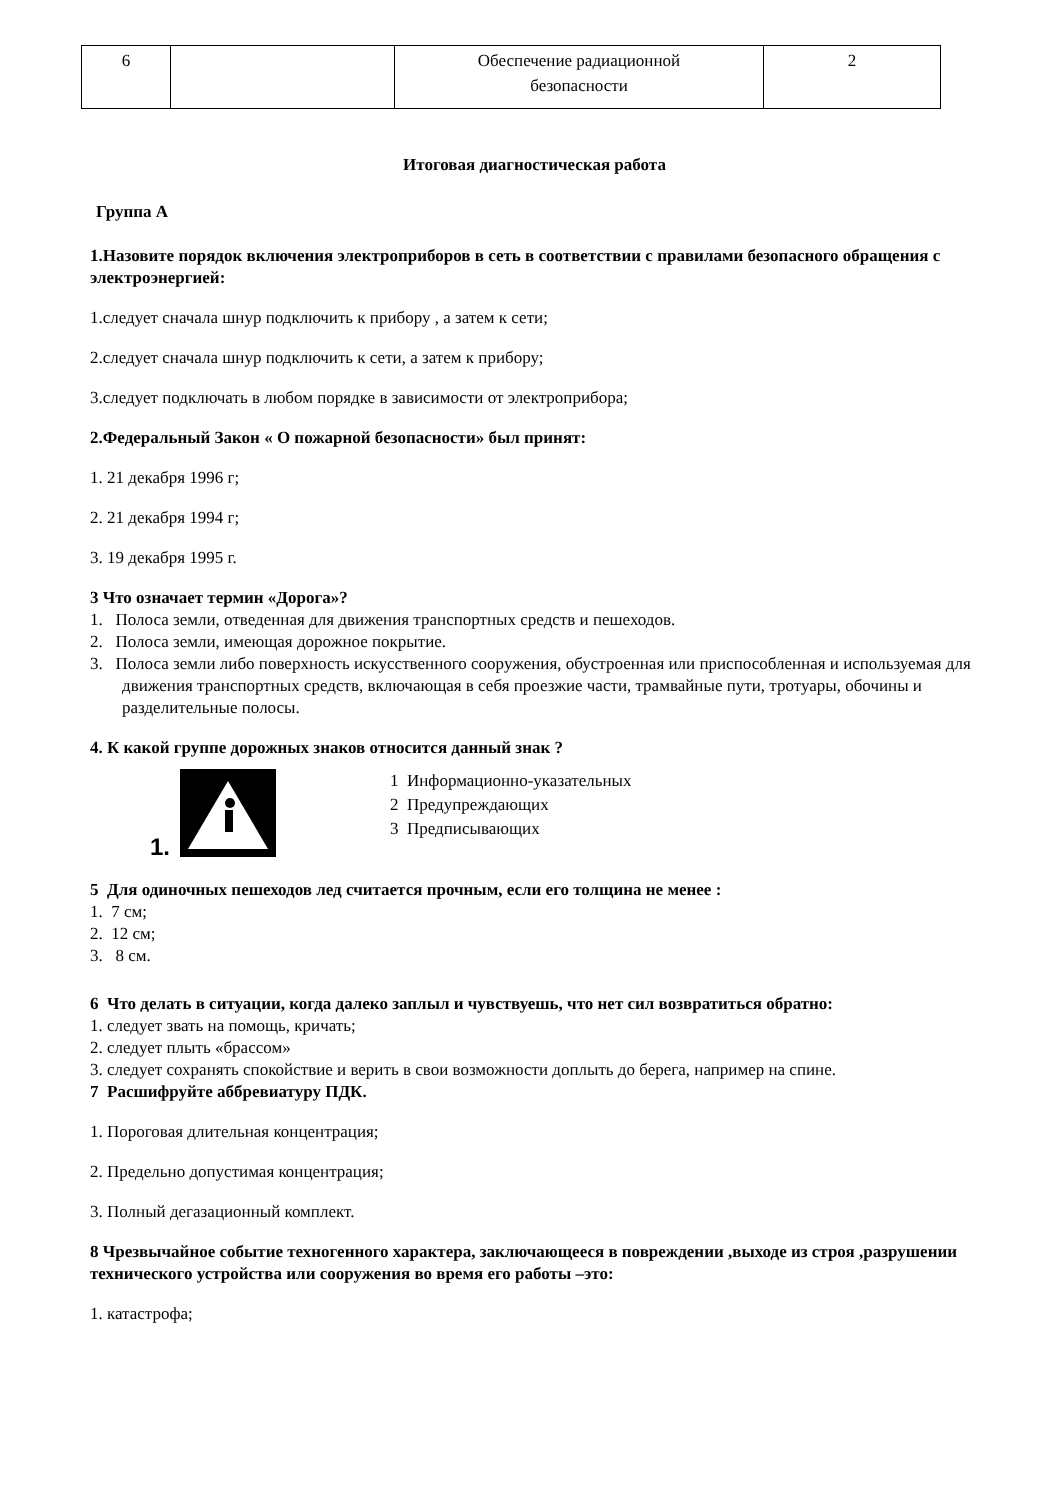| 6 | | Обеспечение радиационной безопасности | 2 |
Итоговая диагностическая работа
Группа А
1.Назовите порядок включения электроприборов в сеть в соответствии с правилами безопасного обращения с электроэнергией:
1.следует сначала шнур подключить к прибору , а затем к сети;
2.следует сначала шнур подключить к сети, а затем к прибору;
3.следует подключать в любом порядке в зависимости от электроприбора;
2.Федеральный Закон « О пожарной безопасности» был принят:
1. 21 декабря 1996 г;
2. 21 декабря 1994 г;
3. 19 декабря 1995 г.
3 Что означает термин «Дорога»?
1. Полоса земли, отведенная для движения транспортных средств и пешеходов.
2. Полоса земли, имеющая дорожное покрытие.
3. Полоса земли либо поверхность искусственного сооружения, обустроенная или приспособленная и используемая для движения транспортных средств, включающая в себя проезжие части, трамвайные пути, тротуары, обочины и разделительные полосы.
4. К какой группе дорожных знаков относится данный знак ?
1.
1 Информационно-указательных
2 Предупреждающих
3 Предписывающих
5 Для одиночных пешеходов лед считается прочным, если его толщина не менее :
1. 7 см;
2. 12 см;
3. 8 см.
6 Что делать в ситуации, когда далеко заплыл и чувствуешь, что нет сил возвратиться обратно:
1. следует звать на помощь, кричать;
2. следует плыть «брассом»
3. следует сохранять спокойствие и верить в свои возможности доплыть до берега, например на спине.
7 Расшифруйте аббревиатуру ПДК.
1. Пороговая длительная концентрация;
2. Предельно допустимая концентрация;
3. Полный дегазационный комплект.
8 Чрезвычайное событие техногенного характера, заключающееся в повреждении ,выходе из строя ,разрушении технического устройства или сооружения во время его работы –это:
1. катастрофа;